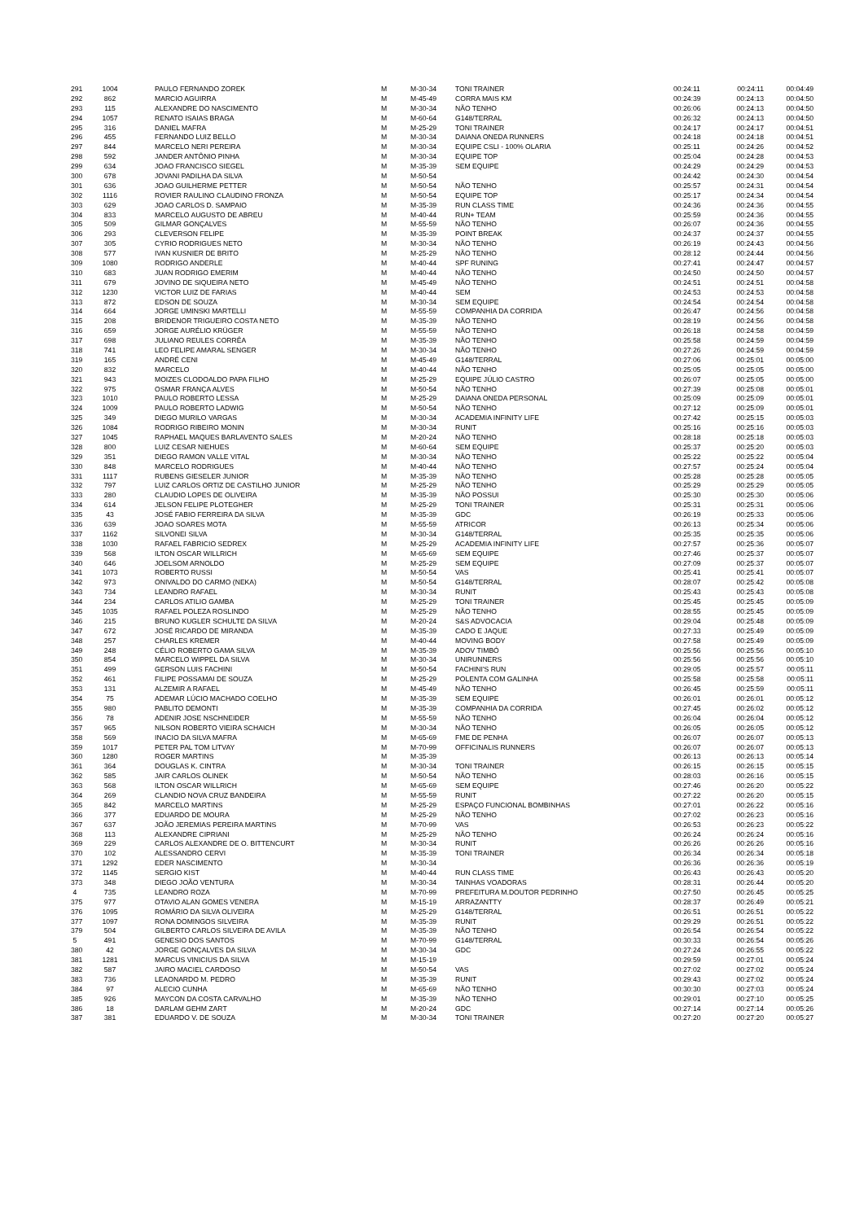| 291 | 1004 | PAULO FERNANDO ZOREK | M | M-30-34 | TONI TRAINER | 00:24:11 | 00:24:11 | 00:04:49 |
| 292 | 862 | MARCIO AGUIRRA | M | M-45-49 | CORRA MAIS KM | 00:24:39 | 00:24:13 | 00:04:50 |
| 293 | 115 | ALEXANDRE DO NASCIMENTO | M | M-30-34 | NÃO TENHO | 00:26:06 | 00:24:13 | 00:04:50 |
| 294 | 1057 | RENATO ISAIAS BRAGA | M | M-60-64 | G148/TERRAL | 00:26:32 | 00:24:13 | 00:04:50 |
| 295 | 316 | DANIEL MAFRA | M | M-25-29 | TONI TRAINER | 00:24:17 | 00:24:17 | 00:04:51 |
| 296 | 455 | FERNANDO LUIZ BELLO | M | M-30-34 | DAIANA ONEDA RUNNERS | 00:24:18 | 00:24:18 | 00:04:51 |
| 297 | 844 | MARCELO NERI PEREIRA | M | M-30-34 | EQUIPE CSLI - 100% OLARIA | 00:25:11 | 00:24:26 | 00:04:52 |
| 298 | 592 | JANDER ANTÔNIO PINHA | M | M-30-34 | EQUIPE TOP | 00:25:04 | 00:24:28 | 00:04:53 |
| 299 | 634 | JOAO FRANCISCO SIEGEL | M | M-35-39 | SEM EQUIPE | 00:24:29 | 00:24:29 | 00:04:53 |
| 300 | 678 | JOVANI PADILHA DA SILVA | M | M-50-54 | | 00:24:42 | 00:24:30 | 00:04:54 |
| 301 | 636 | JOAO GUILHERME PETTER | M | M-50-54 | NÃO TENHO | 00:25:57 | 00:24:31 | 00:04:54 |
| 302 | 1116 | ROVIER RAULINO CLAUDINO FRONZA | M | M-50-54 | EQUIPE TOP | 00:25:17 | 00:24:34 | 00:04:54 |
| 303 | 629 | JOAO CARLOS D. SAMPAIO | M | M-35-39 | RUN CLASS TIME | 00:24:36 | 00:24:36 | 00:04:55 |
| 304 | 833 | MARCELO AUGUSTO DE ABREU | M | M-40-44 | RUN+ TEAM | 00:25:59 | 00:24:36 | 00:04:55 |
| 305 | 509 | GILMAR GONÇALVES | M | M-55-59 | NÃO TENHO | 00:26:07 | 00:24:36 | 00:04:55 |
| 306 | 293 | CLEVERSON FELIPE | M | M-35-39 | POINT BREAK | 00:24:37 | 00:24:37 | 00:04:55 |
| 307 | 305 | CYRIO RODRIGUES NETO | M | M-30-34 | NÃO TENHO | 00:26:19 | 00:24:43 | 00:04:56 |
| 308 | 577 | IVAN KUSNIER DE BRITO | M | M-25-29 | NÃO TENHO | 00:28:12 | 00:24:44 | 00:04:56 |
| 309 | 1080 | RODRIGO ANDERLE | M | M-40-44 | SPF RUNING | 00:27:41 | 00:24:47 | 00:04:57 |
| 310 | 683 | JUAN RODRIGO EMERIM | M | M-40-44 | NÃO TENHO | 00:24:50 | 00:24:50 | 00:04:57 |
| 311 | 679 | JOVINO DE SIQUEIRA NETO | M | M-45-49 | NÃO TENHO | 00:24:51 | 00:24:51 | 00:04:58 |
| 312 | 1230 | VICTOR LUIZ DE FARIAS | M | M-40-44 | SEM | 00:24:53 | 00:24:53 | 00:04:58 |
| 313 | 872 | EDSON DE SOUZA | M | M-30-34 | SEM EQUIPE | 00:24:54 | 00:24:54 | 00:04:58 |
| 314 | 664 | JORGE UMINSKI MARTELLI | M | M-55-59 | COMPANHIA DA CORRIDA | 00:26:47 | 00:24:56 | 00:04:58 |
| 315 | 208 | BRIDENOR TRIGUEIRO COSTA NETO | M | M-35-39 | NÃO TENHO | 00:28:19 | 00:24:56 | 00:04:58 |
| 316 | 659 | JORGE AURÉLIO KRÜGER | M | M-55-59 | NÃO TENHO | 00:26:18 | 00:24:58 | 00:04:59 |
| 317 | 698 | JULIANO REULES CORRÊA | M | M-35-39 | NÃO TENHO | 00:25:58 | 00:24:59 | 00:04:59 |
| 318 | 741 | LEO FELIPE AMARAL SENGER | M | M-30-34 | NÃO TENHO | 00:27:26 | 00:24:59 | 00:04:59 |
| 319 | 165 | ANDRÉ CENI | M | M-45-49 | G148/TERRAL | 00:27:06 | 00:25:01 | 00:05:00 |
| 320 | 832 | MARCELO | M | M-40-44 | NÃO TENHO | 00:25:05 | 00:25:05 | 00:05:00 |
| 321 | 943 | MOIZES CLODOALDO PAPA FILHO | M | M-25-29 | EQUIPE JÚLIO CASTRO | 00:26:07 | 00:25:05 | 00:05:00 |
| 322 | 975 | OSMAR FRANÇA ALVES | M | M-50-54 | NÃO TENHO | 00:27:39 | 00:25:08 | 00:05:01 |
| 323 | 1010 | PAULO ROBERTO LESSA | M | M-25-29 | DAIANA ONEDA PERSONAL | 00:25:09 | 00:25:09 | 00:05:01 |
| 324 | 1009 | PAULO ROBERTO LADWIG | M | M-50-54 | NÃO TENHO | 00:27:12 | 00:25:09 | 00:05:01 |
| 325 | 349 | DIEGO MURILO VARGAS | M | M-30-34 | ACADEMIA INFINITY LIFE | 00:27:42 | 00:25:15 | 00:05:03 |
| 326 | 1084 | RODRIGO RIBEIRO MONIN | M | M-30-34 | RUNIT | 00:25:16 | 00:25:16 | 00:05:03 |
| 327 | 1045 | RAPHAEL MAQUES BARLAVENTO SALES | M | M-20-24 | NÃO TENHO | 00:28:18 | 00:25:18 | 00:05:03 |
| 328 | 800 | LUIZ CESAR NIEHUES | M | M-60-64 | SEM EQUIPE | 00:25:37 | 00:25:20 | 00:05:03 |
| 329 | 351 | DIEGO RAMON VALLE VITAL | M | M-30-34 | NÃO TENHO | 00:25:22 | 00:25:22 | 00:05:04 |
| 330 | 848 | MARCELO RODRIGUES | M | M-40-44 | NÃO TENHO | 00:27:57 | 00:25:24 | 00:05:04 |
| 331 | 1117 | RUBENS GIESELER JUNIOR | M | M-35-39 | NÃO TENHO | 00:25:28 | 00:25:28 | 00:05:05 |
| 332 | 797 | LUIZ CARLOS ORTIZ DE CASTILHO JUNIOR | M | M-25-29 | NÃO TENHO | 00:25:29 | 00:25:29 | 00:05:05 |
| 333 | 280 | CLAUDIO LOPES DE OLIVEIRA | M | M-35-39 | NÃO POSSUI | 00:25:30 | 00:25:30 | 00:05:06 |
| 334 | 614 | JELSON FELIPE PLOTEGHER | M | M-25-29 | TONI TRAINER | 00:25:31 | 00:25:31 | 00:05:06 |
| 335 | 43 | JOSÉ FABIO FERREIRA DA SILVA | M | M-35-39 | GDC | 00:26:19 | 00:25:33 | 00:05:06 |
| 336 | 639 | JOAO SOARES MOTA | M | M-55-59 | ATRICOR | 00:26:13 | 00:25:34 | 00:05:06 |
| 337 | 1162 | SILVONEI SILVA | M | M-30-34 | G148/TERRAL | 00:25:35 | 00:25:35 | 00:05:06 |
| 338 | 1030 | RAFAEL FABRICIO SEDREX | M | M-25-29 | ACADEMIA INFINITY LIFE | 00:27:57 | 00:25:36 | 00:05:07 |
| 339 | 568 | ILTON OSCAR WILLRICH | M | M-65-69 | SEM EQUIPE | 00:27:46 | 00:25:37 | 00:05:07 |
| 340 | 646 | JOELSOM ARNOLDO | M | M-25-29 | SEM EQUIPE | 00:27:09 | 00:25:37 | 00:05:07 |
| 341 | 1073 | ROBERTO RUSSI | M | M-50-54 | VAS | 00:25:41 | 00:25:41 | 00:05:07 |
| 342 | 973 | ONIVALDO DO CARMO (NEKA) | M | M-50-54 | G148/TERRAL | 00:28:07 | 00:25:42 | 00:05:08 |
| 343 | 734 | LEANDRO RAFAEL | M | M-30-34 | RUNIT | 00:25:43 | 00:25:43 | 00:05:08 |
| 344 | 234 | CARLOS ATILIO GAMBA | M | M-25-29 | TONI TRAINER | 00:25:45 | 00:25:45 | 00:05:09 |
| 345 | 1035 | RAFAEL POLEZA ROSLINDO | M | M-25-29 | NÃO TENHO | 00:28:55 | 00:25:45 | 00:05:09 |
| 346 | 215 | BRUNO KUGLER SCHULTE DA SILVA | M | M-20-24 | S&S ADVOCACIA | 00:29:04 | 00:25:48 | 00:05:09 |
| 347 | 672 | JOSÉ RICARDO DE MIRANDA | M | M-35-39 | CADO E JAQUE | 00:27:33 | 00:25:49 | 00:05:09 |
| 348 | 257 | CHARLES KREMER | M | M-40-44 | MOVING BODY | 00:27:58 | 00:25:49 | 00:05:09 |
| 349 | 248 | CÉLIO ROBERTO GAMA SILVA | M | M-35-39 | ADOV TIMBÓ | 00:25:56 | 00:25:56 | 00:05:10 |
| 350 | 854 | MARCELO WIPPEL DA SILVA | M | M-30-34 | UNIRUNNERS | 00:25:56 | 00:25:56 | 00:05:10 |
| 351 | 499 | GERSON LUIS FACHINI | M | M-50-54 | FACHINI'S RUN | 00:29:05 | 00:25:57 | 00:05:11 |
| 352 | 461 | FILIPE POSSAMAI DE SOUZA | M | M-25-29 | POLENTA COM GALINHA | 00:25:58 | 00:25:58 | 00:05:11 |
| 353 | 131 | ALZEMIR A RAFAEL | M | M-45-49 | NÃO TENHO | 00:26:45 | 00:25:59 | 00:05:11 |
| 354 | 75 | ADEMAR LÚCIO MACHADO COELHO | M | M-35-39 | SEM EQUIPE | 00:26:01 | 00:26:01 | 00:05:12 |
| 355 | 980 | PABLITO DEMONTI | M | M-35-39 | COMPANHIA DA CORRIDA | 00:27:45 | 00:26:02 | 00:05:12 |
| 356 | 78 | ADENIR JOSE NSCHNEIDER | M | M-55-59 | NÃO TENHO | 00:26:04 | 00:26:04 | 00:05:12 |
| 357 | 965 | NILSON ROBERTO VIEIRA SCHAICH | M | M-30-34 | NÃO TENHO | 00:26:05 | 00:26:05 | 00:05:12 |
| 358 | 569 | INACIO DA SILVA MAFRA | M | M-65-69 | FME DE PENHA | 00:26:07 | 00:26:07 | 00:05:13 |
| 359 | 1017 | PETER PAL TOM LITVAY | M | M-70-99 | OFFICINALIS RUNNERS | 00:26:07 | 00:26:07 | 00:05:13 |
| 360 | 1280 | ROGER MARTINS | M | M-35-39 | | 00:26:13 | 00:26:13 | 00:05:14 |
| 361 | 364 | DOUGLAS K. CINTRA | M | M-30-34 | TONI TRAINER | 00:26:15 | 00:26:15 | 00:05:15 |
| 362 | 585 | JAIR CARLOS OLINEK | M | M-50-54 | NÃO TENHO | 00:28:03 | 00:26:16 | 00:05:15 |
| 363 | 568 | ILTON OSCAR WILLRICH | M | M-65-69 | SEM EQUIPE | 00:27:46 | 00:26:20 | 00:05:22 |
| 364 | 269 | CLANDIO NOVA CRUZ BANDEIRA | M | M-55-59 | RUNIT | 00:27:22 | 00:26:20 | 00:05:15 |
| 365 | 842 | MARCELO MARTINS | M | M-25-29 | ESPAÇO FUNCIONAL BOMBINHAS | 00:27:01 | 00:26:22 | 00:05:16 |
| 366 | 377 | EDUARDO DE MOURA | M | M-25-29 | NÃO TENHO | 00:27:02 | 00:26:23 | 00:05:16 |
| 367 | 637 | JOÃO JEREMIAS PEREIRA MARTINS | M | M-70-99 | VAS | 00:26:53 | 00:26:23 | 00:05:22 |
| 368 | 113 | ALEXANDRE CIPRIANI | M | M-25-29 | NÃO TENHO | 00:26:24 | 00:26:24 | 00:05:16 |
| 369 | 229 | CARLOS ALEXANDRE DE O. BITTENCURT | M | M-30-34 | RUNIT | 00:26:26 | 00:26:26 | 00:05:16 |
| 370 | 102 | ALESSANDRO CERVI | M | M-35-39 | TONI TRAINER | 00:26:34 | 00:26:34 | 00:05:18 |
| 371 | 1292 | EDER NASCIMENTO | M | M-30-34 | | 00:26:36 | 00:26:36 | 00:05:19 |
| 372 | 1145 | SERGIO KIST | M | M-40-44 | RUN CLASS TIME | 00:26:43 | 00:26:43 | 00:05:20 |
| 373 | 348 | DIEGO JOÃO VENTURA | M | M-30-34 | TAINHAS VOADORAS | 00:28:31 | 00:26:44 | 00:05:20 |
| 4 | 735 | LEANDRO ROZA | M | M-70-99 | PREFEITURA M.DOUTOR PEDRINHO | 00:27:50 | 00:26:45 | 00:05:25 |
| 375 | 977 | OTAVIO ALAN GOMES VENERA | M | M-15-19 | ARRAZANTTY | 00:28:37 | 00:26:49 | 00:05:21 |
| 376 | 1095 | ROMÁRIO DA SILVA OLIVEIRA | M | M-25-29 | G148/TERRAL | 00:26:51 | 00:26:51 | 00:05:22 |
| 377 | 1097 | RONA DOMINGOS SILVEIRA | M | M-35-39 | RUNIT | 00:29:29 | 00:26:51 | 00:05:22 |
| 379 | 504 | GILBERTO CARLOS SILVEIRA DE AVILA | M | M-35-39 | NÃO TENHO | 00:26:54 | 00:26:54 | 00:05:22 |
| 5 | 491 | GENESIO DOS SANTOS | M | M-70-99 | G148/TERRAL | 00:30:33 | 00:26:54 | 00:05:26 |
| 380 | 42 | JORGE GONÇALVES DA SILVA | M | M-30-34 | GDC | 00:27:24 | 00:26:55 | 00:05:22 |
| 381 | 1281 | MARCUS VINICIUS DA SILVA | M | M-15-19 | | 00:29:59 | 00:27:01 | 00:05:24 |
| 382 | 587 | JAIRO MACIEL CARDOSO | M | M-50-54 | VAS | 00:27:02 | 00:27:02 | 00:05:24 |
| 383 | 736 | LEAONARDO M. PEDRO | M | M-35-39 | RUNIT | 00:29:43 | 00:27:02 | 00:05:24 |
| 384 | 97 | ALECIO CUNHA | M | M-65-69 | NÃO TENHO | 00:30:30 | 00:27:03 | 00:05:24 |
| 385 | 926 | MAYCON DA COSTA CARVALHO | M | M-35-39 | NÃO TENHO | 00:29:01 | 00:27:10 | 00:05:25 |
| 386 | 18 | DARLAM GEHM ZART | M | M-20-24 | GDC | 00:27:14 | 00:27:14 | 00:05:26 |
| 387 | 381 | EDUARDO V. DE SOUZA | M | M-30-34 | TONI TRAINER | 00:27:20 | 00:27:20 | 00:05:27 |